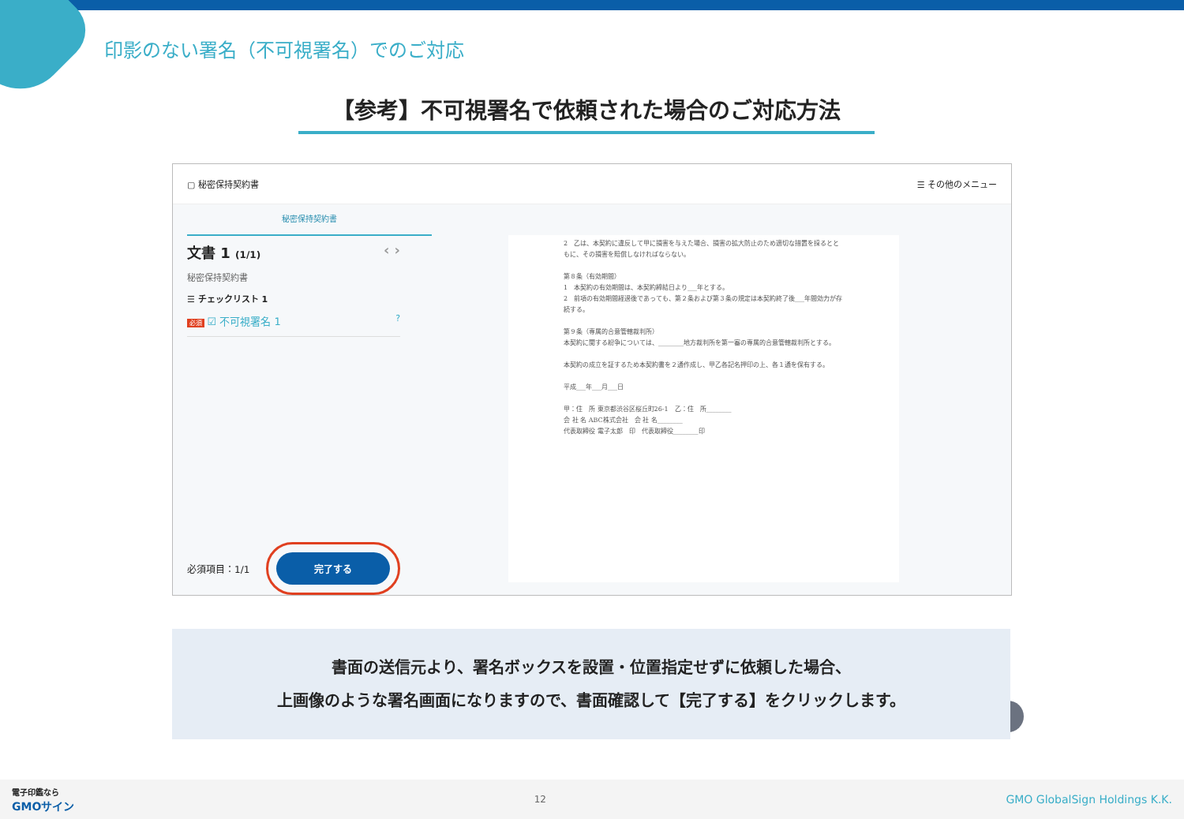印影のない署名（不可視署名）でのご対応
【参考】不可視署名で依頼された場合のご対応方法
▢ 秘密保持契約書 ☰ その他のメニュー
秘密保持契約書
文書 1 (1/1) ‹ ›
秘密保持契約書
☰ チェックリスト 1
必須 ☑ 不可視署名 1 ?
必須項目：1/1 完了する
2　乙は、本契約に違反して甲に損害を与えた場合、損害の拡大防止のため適切な措置を採るとともに、その損害を賠償しなければならない。
第８条（有効期間）
1　本契約の有効期間は、本契約締結日より___年とする。
2　前項の有効期間経過後であっても、第２条および第３条の規定は本契約終了後___年間効力が存続する。
第９条（専属的合意管轄裁判所）
本契約に関する紛争については、________地方裁判所を第一審の専属的合意管轄裁判所とする。
本契約の成立を証するため本契約書を２通作成し、甲乙各記名押印の上、各１通を保有する。
平成___年___月___日
甲：住　所 東京都渋谷区桜丘町26-1　乙：住　所________
会 社 名 ABC株式会社　会 社 名________
代表取締役 電子太郎　印　代表取締役________印
− +
書面の送信元より、署名ボックスを設置・位置指定せずに依頼した場合、
上画像のような署名画面になりますので、書面確認して【完了する】をクリックします。
電子印鑑なら
GMOサイン 12 GMO GlobalSign Holdings K.K.